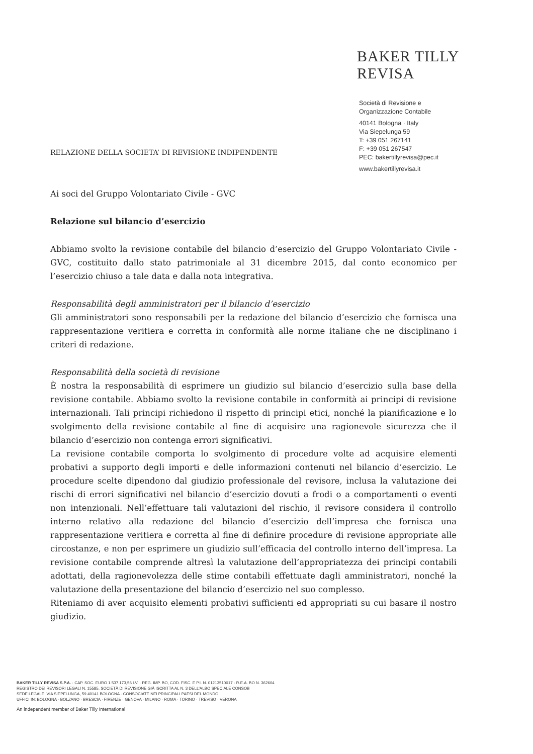BAKER TILLY
REVISA
Società di Revisione e
Organizzazione Contabile
40141 Bologna · Italy
Via Siepelunga 59
T: +39 051 267141
F: +39 051 267547
PEC: bakertillyrevisa@pec.it
www.bakertillyrevisa.it
RELAZIONE DELLA SOCIETA’ DI REVISIONE INDIPENDENTE
Ai soci del Gruppo Volontariato Civile - GVC
Relazione sul bilancio d’esercizio
Abbiamo svolto la revisione contabile del bilancio d’esercizio del Gruppo Volontariato Civile - GVC, costituito dallo stato patrimoniale al 31 dicembre 2015, dal conto economico per l’esercizio chiuso a tale data e dalla nota integrativa.
Responsabilità degli amministratori per il bilancio d’esercizio
Gli amministratori sono responsabili per la redazione del bilancio d’esercizio che fornisca una rappresentazione veritiera e corretta in conformità alle norme italiane che ne disciplinano i criteri di redazione.
Responsabilità della società di revisione
È nostra la responsabilità di esprimere un giudizio sul bilancio d’esercizio sulla base della revisione contabile. Abbiamo svolto la revisione contabile in conformità ai principi di revisione internazionali. Tali principi richiedono il rispetto di principi etici, nonché la pianificazione e lo svolgimento della revisione contabile al fine di acquisire una ragionevole sicurezza che il bilancio d’esercizio non contenga errori significativi.
La revisione contabile comporta lo svolgimento di procedure volte ad acquisire elementi probativi a supporto degli importi e delle informazioni contenuti nel bilancio d’esercizio. Le procedure scelte dipendono dal giudizio professionale del revisore, inclusa la valutazione dei rischi di errori significativi nel bilancio d’esercizio dovuti a frodi o a comportamenti o eventi non intenzionali. Nell’effettuare tali valutazioni del rischio, il revisore considera il controllo interno relativo alla redazione del bilancio d’esercizio dell’impresa che fornisca una rappresentazione veritiera e corretta al fine di definire procedure di revisione appropriate alle circostanze, e non per esprimere un giudizio sull’efficacia del controllo interno dell’impresa. La revisione contabile comprende altresì la valutazione dell’appropriatezza dei principi contabili adottati, della ragionevolezza delle stime contabili effettuate dagli amministratori, nonché la valutazione della presentazione del bilancio d’esercizio nel suo complesso.
Riteniamo di aver acquisito elementi probativi sufficienti ed appropriati su cui basare il nostro giudizio.
BAKER TILLY REVISA S.P.A. · CAP. SOC. EURO 1.537.173,56 I.V. · REG. IMP. BO, COD. FISC. E P.I. N. 01213510017 · R.E.A. BO N. 362604
REGISTRO DEI REVISORI LEGALI N. 15585, SOCIETÀ DI REVISIONE GIÀ ISCRITTA AL N. 3 DELL'ALBO SPECIALE CONSOB
SEDE LEGALE: VIA SIEPELUNGA, 59 40141 BOLOGNA · CONSOCIATE NEI PRINCIPALI PAESI DEL MONDO
UFFICI IN: BOLOGNA · BOLZANO · BRESCIA · FIRENZE · GENOVA · MILANO · ROMA · TORINO · TREVISO · VERONA
An independent member of Baker Tilly International